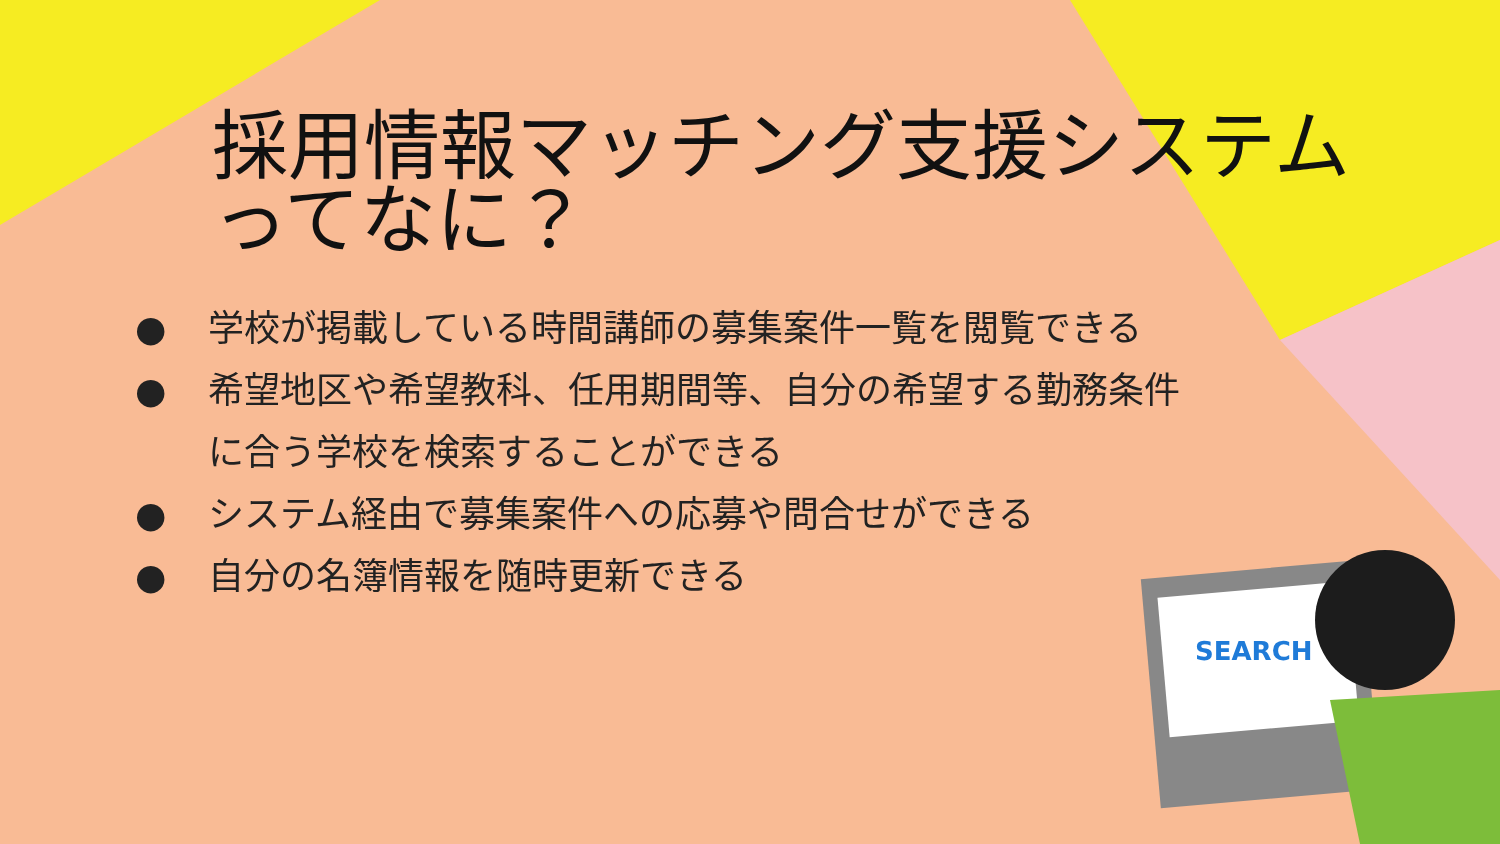SEARCH
採用情報マッチング支援システム
ってなに？
● 学校が掲載している時間講師の募集案件一覧を閲覧できる
● 希望地区や希望教科、任用期間等、自分の希望する勤務条件
に合う学校を検索することができる
● システム経由で募集案件への応募や問合せができる
● 自分の名簿情報を随時更新できる